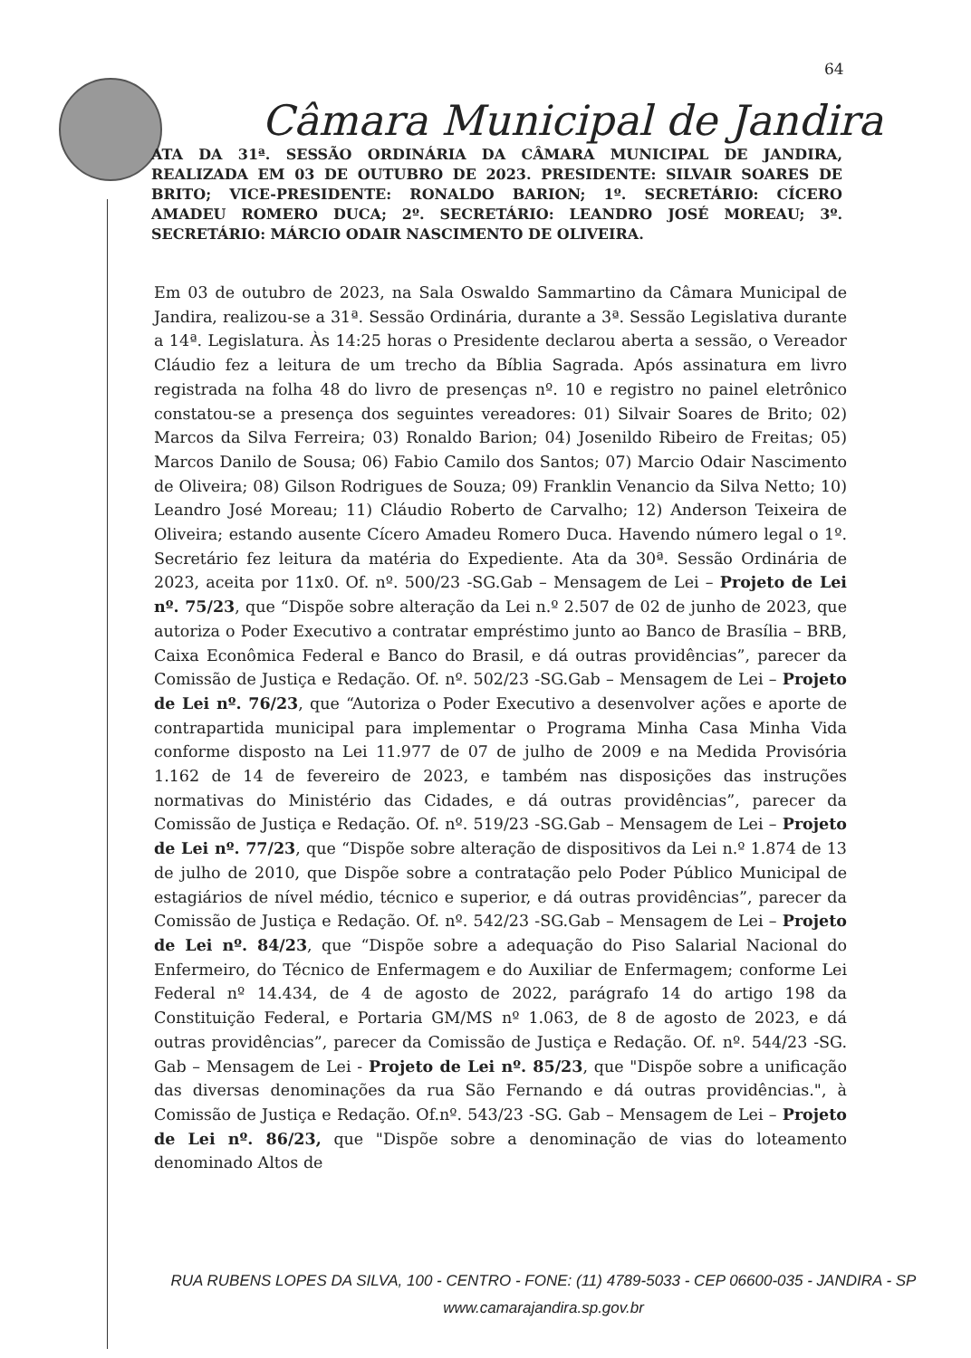64
Câmara Municipal de Jandira
ATA DA 31ª. SESSÃO ORDINÁRIA DA CÂMARA MUNICIPAL DE JANDIRA, REALIZADA EM 03 DE OUTUBRO DE 2023. PRESIDENTE: SILVAIR SOARES DE BRITO; VICE-PRESIDENTE: RONALDO BARION; 1º. SECRETÁRIO: CÍCERO AMADEU ROMERO DUCA; 2º. SECRETÁRIO: LEANDRO JOSÉ MOREAU; 3º. SECRETÁRIO: MÁRCIO ODAIR NASCIMENTO DE OLIVEIRA.
Em 03 de outubro de 2023, na Sala Oswaldo Sammartino da Câmara Municipal de Jandira, realizou-se a 31ª. Sessão Ordinária, durante a 3ª. Sessão Legislativa durante a 14ª. Legislatura. Às 14:25 horas o Presidente declarou aberta a sessão, o Vereador Cláudio fez a leitura de um trecho da Bíblia Sagrada. Após assinatura em livro registrada na folha 48 do livro de presenças nº. 10 e registro no painel eletrônico constatou-se a presença dos seguintes vereadores: 01) Silvair Soares de Brito; 02) Marcos da Silva Ferreira; 03) Ronaldo Barion; 04) Josenildo Ribeiro de Freitas; 05) Marcos Danilo de Sousa; 06) Fabio Camilo dos Santos; 07) Marcio Odair Nascimento de Oliveira; 08) Gilson Rodrigues de Souza; 09) Franklin Venancio da Silva Netto; 10) Leandro José Moreau; 11) Cláudio Roberto de Carvalho; 12) Anderson Teixeira de Oliveira; estando ausente Cícero Amadeu Romero Duca. Havendo número legal o 1º. Secretário fez leitura da matéria do Expediente. Ata da 30ª. Sessão Ordinária de 2023, aceita por 11x0. Of. nº. 500/23 -SG.Gab – Mensagem de Lei – Projeto de Lei nº. 75/23, que “Dispõe sobre alteração da Lei n.º 2.507 de 02 de junho de 2023, que autoriza o Poder Executivo a contratar empréstimo junto ao Banco de Brasília – BRB, Caixa Econômica Federal e Banco do Brasil, e dá outras providências”, parecer da Comissão de Justiça e Redação. Of. nº. 502/23 -SG.Gab – Mensagem de Lei – Projeto de Lei nº. 76/23, que “Autoriza o Poder Executivo a desenvolver ações e aporte de contrapartida municipal para implementar o Programa Minha Casa Minha Vida conforme disposto na Lei 11.977 de 07 de julho de 2009 e na Medida Provisória 1.162 de 14 de fevereiro de 2023, e também nas disposições das instruções normativas do Ministério das Cidades, e dá outras providências”, parecer da Comissão de Justiça e Redação. Of. nº. 519/23 -SG.Gab – Mensagem de Lei – Projeto de Lei nº. 77/23, que “Dispõe sobre alteração de dispositivos da Lei n.º 1.874 de 13 de julho de 2010, que Dispõe sobre a contratação pelo Poder Público Municipal de estagiários de nível médio, técnico e superior, e dá outras providências”, parecer da Comissão de Justiça e Redação. Of. nº. 542/23 -SG.Gab – Mensagem de Lei – Projeto de Lei nº. 84/23, que “Dispõe sobre a adequação do Piso Salarial Nacional do Enfermeiro, do Técnico de Enfermagem e do Auxiliar de Enfermagem; conforme Lei Federal nº 14.434, de 4 de agosto de 2022, parágrafo 14 do artigo 198 da Constituição Federal, e Portaria GM/MS nº 1.063, de 8 de agosto de 2023, e dá outras providências”, parecer da Comissão de Justiça e Redação. Of. nº. 544/23 -SG. Gab – Mensagem de Lei - Projeto de Lei nº. 85/23, que "Dispõe sobre a unificação das diversas denominações da rua São Fernando e dá outras providências.", à Comissão de Justiça e Redação. Of.nº. 543/23 -SG. Gab – Mensagem de Lei – Projeto de Lei nº. 86/23, que "Dispõe sobre a denominação de vias do loteamento denominado Altos de
RUA RUBENS LOPES DA SILVA, 100 - CENTRO - FONE: (11) 4789-5033 - CEP 06600-035 - JANDIRA - SP
www.camarajandira.sp.gov.br